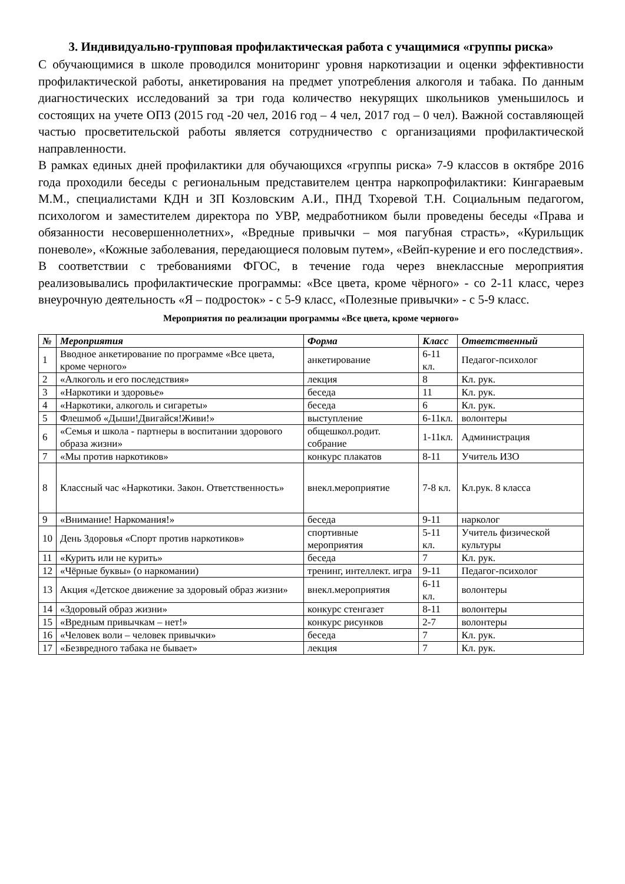3. Индивидуально-групповая профилактическая работа с учащимися «группы риска»
С обучающимися в школе проводился мониторинг уровня наркотизации и оценки эффективности профилактической работы, анкетирования на предмет употребления алкоголя и табака. По данным диагностических исследований за три года количество некурящих школьников уменьшилось и состоящих на учете ОПЗ (2015 год -20 чел, 2016 год – 4 чел, 2017 год – 0 чел). Важной составляющей частью просветительской работы является сотрудничество с организациями профилактической направленности.
В рамках единых дней профилактики для обучающихся «группы риска» 7-9 классов в октябре 2016 года проходили беседы с региональным представителем центра наркопрофилактики: Кингараевым М.М., специалистами КДН и ЗП Козловским А.И., ПНД Тхоревой Т.Н. Социальным педагогом, психологом и заместителем директора по УВР, медработником были проведены беседы «Права и обязанности несовершеннолетних», «Вредные привычки – моя пагубная страсть», «Курильщик поневоле», «Кожные заболевания, передающиеся половым путем», «Вейп-курение и его последствия».
В соответствии с требованиями ФГОС, в течение года через внеклассные мероприятия реализовывались профилактические программы: «Все цвета, кроме чёрного» - со 2-11 класс, через внеурочную деятельность «Я – подросток» - с 5-9 класс, «Полезные привычки» - с 5-9 класс.
Мероприятия по реализации программы «Все цвета, кроме черного»
| № | Мероприятия | Форма | Класс | Ответственный |
| --- | --- | --- | --- | --- |
| 1 | Вводное анкетирование по программе «Все цвета, кроме черного» | анкетирование | 6-11 кл. | Педагог-психолог |
| 2 | «Алкоголь и его последствия» | лекция | 8 | Кл. рук. |
| 3 | «Наркотики и здоровье» | беседа | 11 | Кл. рук. |
| 4 | «Наркотики, алкоголь и сигареты» | беседа | 6 | Кл. рук. |
| 5 | Флешмоб «Дыши!Двигайся!Живи!» | выступление | 6-11кл. | волонтеры |
| 6 | «Семья и школа - партнеры в воспитании здорового образа жизни» | общешкол.родит. собрание | 1-11кл. | Администрация |
| 7 | «Мы против наркотиков» | конкурс плакатов | 8-11 | Учитель ИЗО |
| 8 | Классный час «Наркотики. Закон. Ответственность» | внекл.мероприятие | 7-8 кл. | Кл.рук. 8 класса |
| 9 | «Внимание! Наркомания!» | беседа | 9-11 | нарколог |
| 10 | День Здоровья «Спорт против наркотиков» | спортивные мероприятия | 5-11 кл. | Учитель физической культуры |
| 11 | «Курить или не курить» | беседа | 7 | Кл. рук. |
| 12 | «Чёрные буквы» (о наркомании) | тренинг, интеллект. игра | 9-11 | Педагог-психолог |
| 13 | Акция «Детское движение за здоровый образ жизни» | внекл.мероприятия | 6-11 кл. | волонтеры |
| 14 | «Здоровый образ жизни» | конкурс стенгазет | 8-11 | волонтеры |
| 15 | «Вредным привычкам – нет!» | конкурс рисунков | 2-7 | волонтеры |
| 16 | «Человек воли – человек привычки» | беседа | 7 | Кл. рук. |
| 17 | «Безвредного табака не бывает» | лекция | 7 | Кл. рук. |